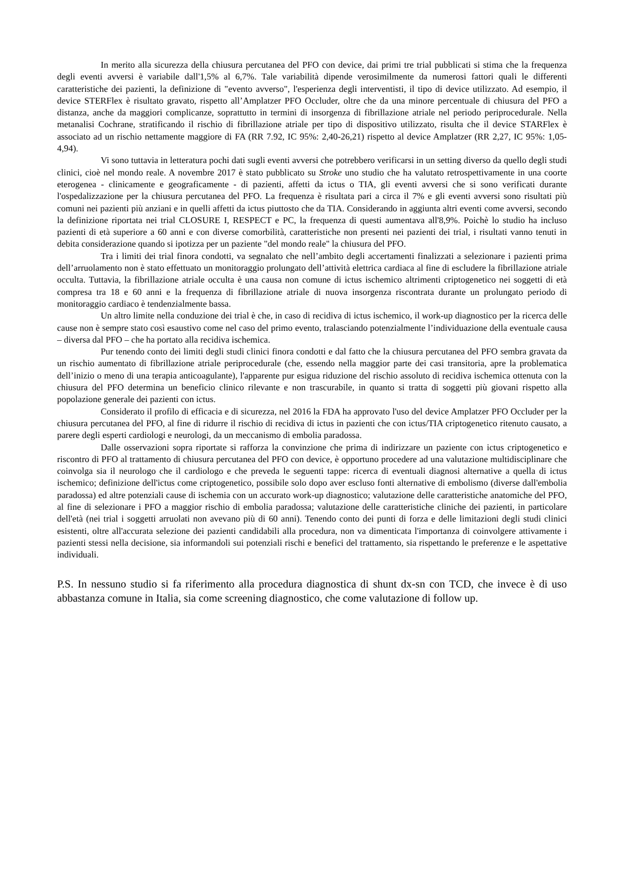In merito alla sicurezza della chiusura percutanea del PFO con device, dai primi tre trial pubblicati si stima che la frequenza degli eventi avversi è variabile dall'1,5% al 6,7%. Tale variabilità dipende verosimilmente da numerosi fattori quali le differenti caratteristiche dei pazienti, la definizione di "evento avverso", l'esperienza degli interventisti, il tipo di device utilizzato. Ad esempio, il device STERFlex è risultato gravato, rispetto all’Amplatzer PFO Occluder, oltre che da una minore percentuale di chiusura del PFO a distanza, anche da maggiori complicanze, soprattutto in termini di insorgenza di fibrillazione atriale nel periodo periprocedurale. Nella metanalisi Cochrane, stratificando il rischio di fibrillazione atriale per tipo di dispositivo utilizzato, risulta che il device STARFlex è associato ad un rischio nettamente maggiore di FA (RR 7.92, IC 95%: 2,40-26,21) rispetto al device Amplatzer (RR 2,27, IC 95%: 1,05-4,94).
Vi sono tuttavia in letteratura pochi dati sugli eventi avversi che potrebbero verificarsi in un setting diverso da quello degli studi clinici, cioè nel mondo reale. A novembre 2017 è stato pubblicato su Stroke uno studio che ha valutato retrospettivamente in una coorte eterogenea - clinicamente e geograficamente - di pazienti, affetti da ictus o TIA, gli eventi avversi che si sono verificati durante l'ospedalizzazione per la chiusura percutanea del PFO. La frequenza è risultata pari a circa il 7% e gli eventi avversi sono risultati più comuni nei pazienti più anziani e in quelli affetti da ictus piuttosto che da TIA. Considerando in aggiunta altri eventi come avversi, secondo la definizione riportata nei trial CLOSURE I, RESPECT e PC, la frequenza di questi aumentava all'8,9%. Poichè lo studio ha incluso pazienti di età superiore a 60 anni e con diverse comorbilità, caratteristiche non presenti nei pazienti dei trial, i risultati vanno tenuti in debita considerazione quando si ipotizza per un paziente "del mondo reale" la chiusura del PFO.
Tra i limiti dei trial finora condotti, va segnalato che nell’ambito degli accertamenti finalizzati a selezionare i pazienti prima dell’arruolamento non è stato effettuato un monitoraggio prolungato dell’attività elettrica cardiaca al fine di escludere la fibrillazione atriale occulta. Tuttavia, la fibrillazione atriale occulta è una causa non comune di ictus ischemico altrimenti criptogenetico nei soggetti di età compresa tra 18 e 60 anni e la frequenza di fibrillazione atriale di nuova insorgenza riscontrata durante un prolungato periodo di monitoraggio cardiaco è tendenzialmente bassa.
Un altro limite nella conduzione dei trial è che, in caso di recidiva di ictus ischemico, il work-up diagnostico per la ricerca delle cause non è sempre stato così esaustivo come nel caso del primo evento, tralasciando potenzialmente l’individuazione della eventuale causa – diversa dal PFO – che ha portato alla recidiva ischemica.
Pur tenendo conto dei limiti degli studi clinici finora condotti e dal fatto che la chiusura percutanea del PFO sembra gravata da un rischio aumentato di fibrillazione atriale periprocedurale (che, essendo nella maggior parte dei casi transitoria, apre la problematica dell’inizio o meno di una terapia anticoagulante), l'apparente pur esigua riduzione del rischio assoluto di recidiva ischemica ottenuta con la chiusura del PFO determina un beneficio clinico rilevante e non trascurabile, in quanto si tratta di soggetti più giovani rispetto alla popolazione generale dei pazienti con ictus.
Considerato il profilo di efficacia e di sicurezza, nel 2016 la FDA ha approvato l'uso del device Amplatzer PFO Occluder per la chiusura percutanea del PFO, al fine di ridurre il rischio di recidiva di ictus in pazienti che con ictus/TIA criptogenetico ritenuto causato, a parere degli esperti cardiologi e neurologi, da un meccanismo di embolia paradossa.
Dalle osservazioni sopra riportate si rafforza la convinzione che prima di indirizzare un paziente con ictus criptogenetico e riscontro di PFO al trattamento di chiusura percutanea del PFO con device, è opportuno procedere ad una valutazione multidisciplinare che coinvolga sia il neurologo che il cardiologo e che preveda le seguenti tappe: ricerca di eventuali diagnosi alternative a quella di ictus ischemico; definizione dell'ictus come criptogenetico, possibile solo dopo aver escluso fonti alternative di embolismo (diverse dall'embolia paradossa) ed altre potenziali cause di ischemia con un accurato work-up diagnostico; valutazione delle caratteristiche anatomiche del PFO, al fine di selezionare i PFO a maggior rischio di embolia paradossa; valutazione delle caratteristiche cliniche dei pazienti, in particolare dell'età (nei trial i soggetti arruolati non avevano più di 60 anni). Tenendo conto dei punti di forza e delle limitazioni degli studi clinici esistenti, oltre all'accurata selezione dei pazienti candidabili alla procedura, non va dimenticata l'importanza di coinvolgere attivamente i pazienti stessi nella decisione, sia informandoli sui potenziali rischi e benefici del trattamento, sia rispettando le preferenze e le aspettative individuali.
P.S. In nessuno studio si fa riferimento alla procedura diagnostica di shunt dx-sn con TCD, che invece è di uso abbastanza comune in Italia, sia come screening diagnostico, che come valutazione di follow up.